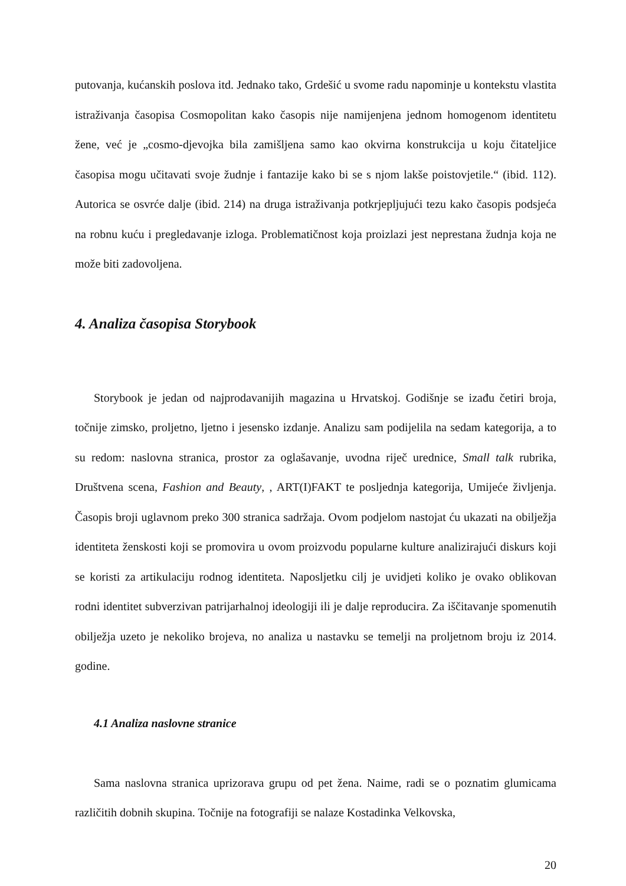putovanja, kućanskih poslova itd. Jednako tako, Grdešić u svome radu napominje u kontekstu vlastita istraživanja časopisa Cosmopolitan kako časopis nije namijenjena jednom homogenom identitetu žene, već je „cosmo-djevojka bila zamišljena samo kao okvirna konstrukcija u koju čitateljice časopisa mogu učitavati svoje žudnje i fantazije kako bi se s njom lakše poistovjetile.“ (ibid. 112). Autorica se osvrće dalje (ibid. 214) na druga istraživanja potkrjepljujući tezu kako časopis podsjeća na robnu kuću i pregledavanje izloga. Problematičnost koja proizlazi jest neprestana žudnja koja ne može biti zadovoljena.
4. Analiza časopisa Storybook
Storybook je jedan od najprodavanijih magazina u Hrvatskoj. Godišnje se izađu četiri broja, točnije zimsko, proljetno, ljetno i jesensko izdanje. Analizu sam podijelila na sedam kategorija, a to su redom: naslovna stranica, prostor za oglašavanje, uvodna riječ urednice, Small talk rubrika, Društvena scena, Fashion and Beauty, , ART(I)FAKT te posljednja kategorija, Umijeće življenja. Časopis broji uglavnom preko 300 stranica sadržaja. Ovom podjelom nastojat ću ukazati na obilježja identiteta ženskosti koji se promovira u ovom proizvodu popularne kulture analizirajući diskurs koji se koristi za artikulaciju rodnog identiteta. Naposljetku cilj je uvidjeti koliko je ovako oblikovan rodni identitet subverzivan patrijarhalnoj ideologiji ili je dalje reproducira. Za iščitavanje spomenutih obilježja uzeto je nekoliko brojeva, no analiza u nastavku se temelji na proljetnom broju iz 2014. godine.
4.1 Analiza naslovne stranice
Sama naslovna stranica uprizorava grupu od pet žena. Naime, radi se o poznatim glumicama različitih dobnih skupina. Točnije na fotografiji se nalaze Kostadinka Velkovska,
20